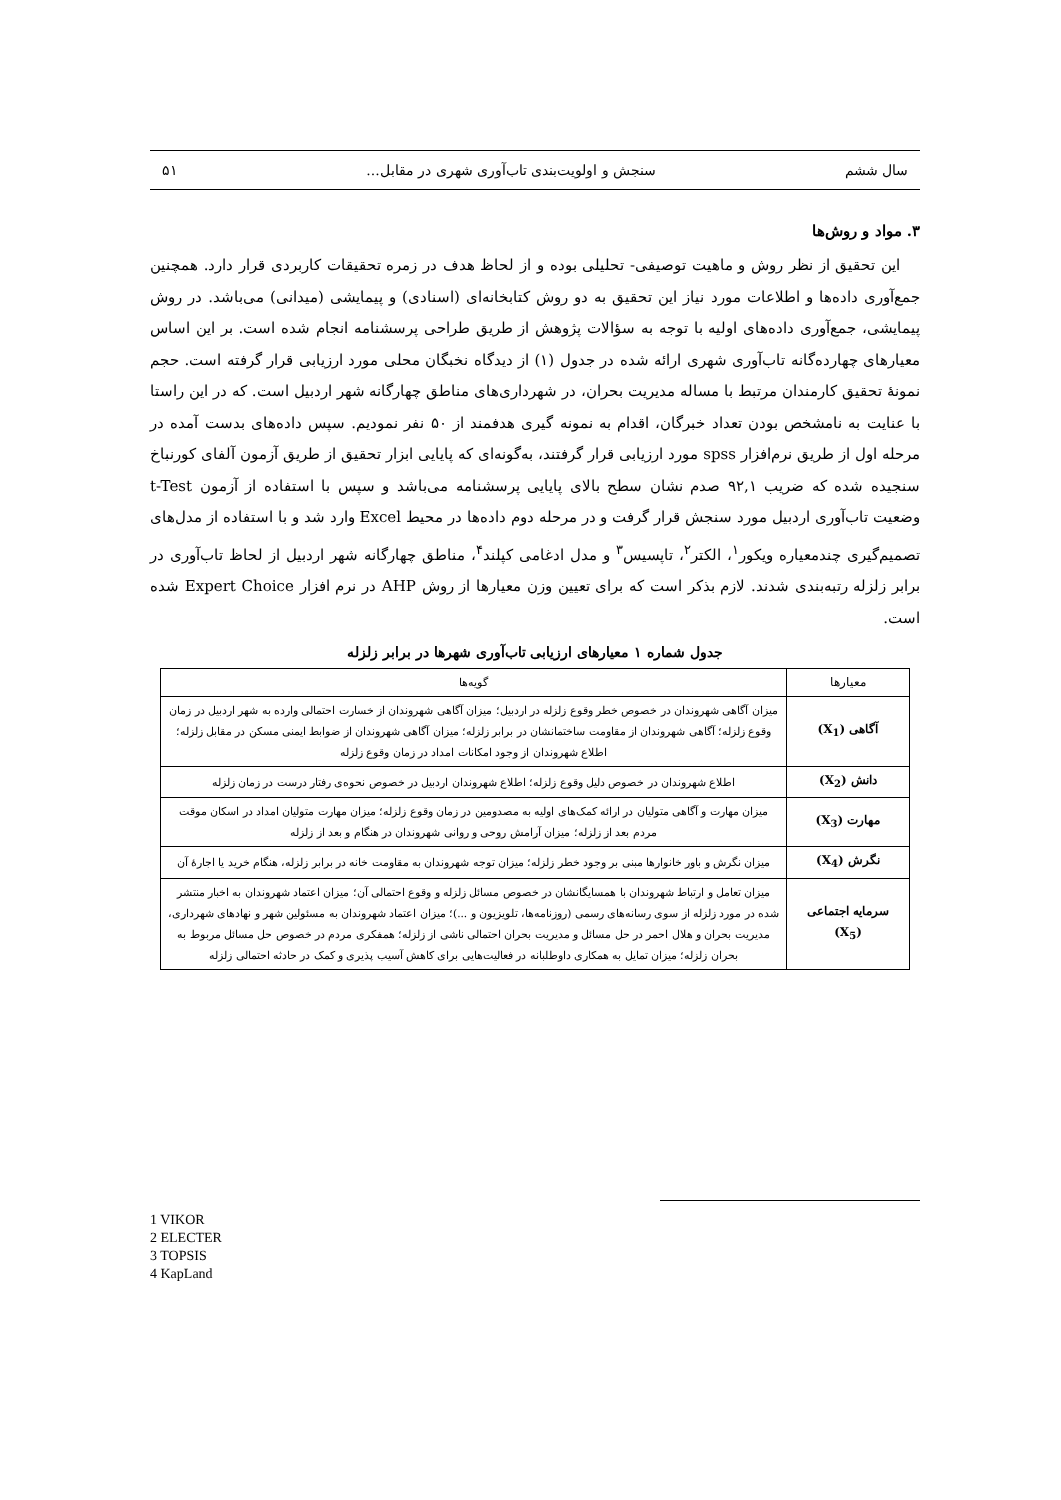سال ششم سنجش و اولویت‌بندی تاب‌آوری شهری در مقابل... ۵۱
۳. مواد و روش‌ها
این تحقیق از نظر روش و ماهیت توصیفی- تحلیلی بوده و از لحاظ هدف در زمره تحقیقات کاربردی قرار دارد. همچنین جمع‌آوری داده‌ها و اطلاعات مورد نیاز این تحقیق به دو روش کتابخانه‌ای (اسنادی) و پیمایشی (میدانی) می‌باشد. در روش پیمایشی، جمع‌آوری داده‌های اولیه با توجه به سؤالات پژوهش از طریق طراحی پرسشنامه انجام شده است. بر این اساس معیارهای چهارده‌گانه تاب‌آوری شهری ارائه شده در جدول (۱) از دیدگاه نخبگان محلی مورد ارزیابی قرار گرفته است. حجم نمونۀ تحقیق کارمندان مرتبط با مساله مدیریت بحران، در شهرداری‌های مناطق چهارگانه شهر اردبیل است. که در این راستا با عنایت به نامشخص بودن تعداد خبرگان، اقدام به نمونه گیری هدفمند از ۵۰ نفر نمودیم. سپس داده‌های بدست آمده در مرحله اول از طریق نرم‌افزار spss مورد ارزیابی قرار گرفتند، به‌گونه‌ای که پایایی ابزار تحقیق از طریق آزمون آلفای کورنباخ سنجیده شده که ضریب ۹۲,۱ صدم نشان سطح بالای پایایی پرسشنامه می‌باشد و سپس با استفاده از آزمون t-Test وضعیت تاب‌آوری اردبیل مورد سنجش قرار گرفت و در مرحله دوم داده‌ها در محیط Excel وارد شد و با استفاده از مدل‌های تصمیم‌گیری چندمعیاره ویکور<sup>۱</sup>، الکتر<sup>۲</sup>، تاپسیس<sup>۳</sup> و مدل ادغامی کپلند<sup>۴</sup>، مناطق چهارگانه شهر اردبیل از لحاظ تاب‌آوری در برابر زلزله رتبه‌بندی شدند. لازم بذکر است که برای تعیین وزن معیارها از روش AHP در نرم افزار Expert Choice شده است.
جدول شماره ۱ معیارهای ارزیابی تاب‌آوری شهرها در برابر زلزله
| معیارها | گویه‌ها |
| آگاهی (X<sub>1</sub>) | میزان آگاهی شهروندان در خصوص خطر وقوع زلزله در اردبیل؛ میزان آگاهی شهروندان از خسارت احتمالی وارده به شهر اردبیل در زمان وقوع زلزله؛ آگاهی شهروندان از مقاومت ساختمانشان در برابر زلزله؛ میزان آگاهی شهروندان از ضوابط ایمنی مسکن در مقابل زلزله؛ اطلاع شهروندان از وجود امکانات امداد در زمان وقوع زلزله |
| دانش (X<sub>2</sub>) | اطلاع شهروندان در خصوص دلیل وقوع زلزله؛ اطلاع شهروندان اردبیل در خصوص نحوه‌ی رفتار درست در زمان زلزله |
| مهارت (X<sub>3</sub>) | میزان مهارت و آگاهی متولیان در ارائه کمک‌های اولیه به مصدومین در زمان وقوع زلزله؛ میزان مهارت متولیان امداد در اسکان موقت مردم بعد از زلزله؛ میزان آرامش روحی و روانی شهروندان در هنگام و بعد از زلزله |
| نگرش (X<sub>4</sub>) | میزان نگرش و باور خانوارها مبنی بر وجود خطر زلزله؛ میزان توجه شهروندان به مقاومت خانه در برابر زلزله، هنگام خرید یا اجارۀ آن |
| سرمایه اجتماعی (X<sub>5</sub>) | میزان تعامل و ارتباط شهروندان با همسایگانشان در خصوص مسائل زلزله و وقوع احتمالی آن؛ میزان اعتماد شهروندان به اخبار منتشر شده در مورد زلزله از سوی رسانه‌های رسمی (روزنامه‌ها، تلویزیون و ...)؛ میزان اعتماد شهروندان به مسئولین شهر و نهادهای شهرداری، مدیریت بحران و هلال احمر در حل مسائل و مدیریت بحران احتمالی ناشی از زلزله؛ همفکری مردم در خصوص حل مسائل مربوط به بحران زلزله؛ میزان تمایل به همکاری داوطلبانه در فعالیت‌هایی برای کاهش آسیب پذیری و کمک در حادثه احتمالی زلزله |
1 VIKOR
2 ELECTER
3 TOPSIS
4 KapLand